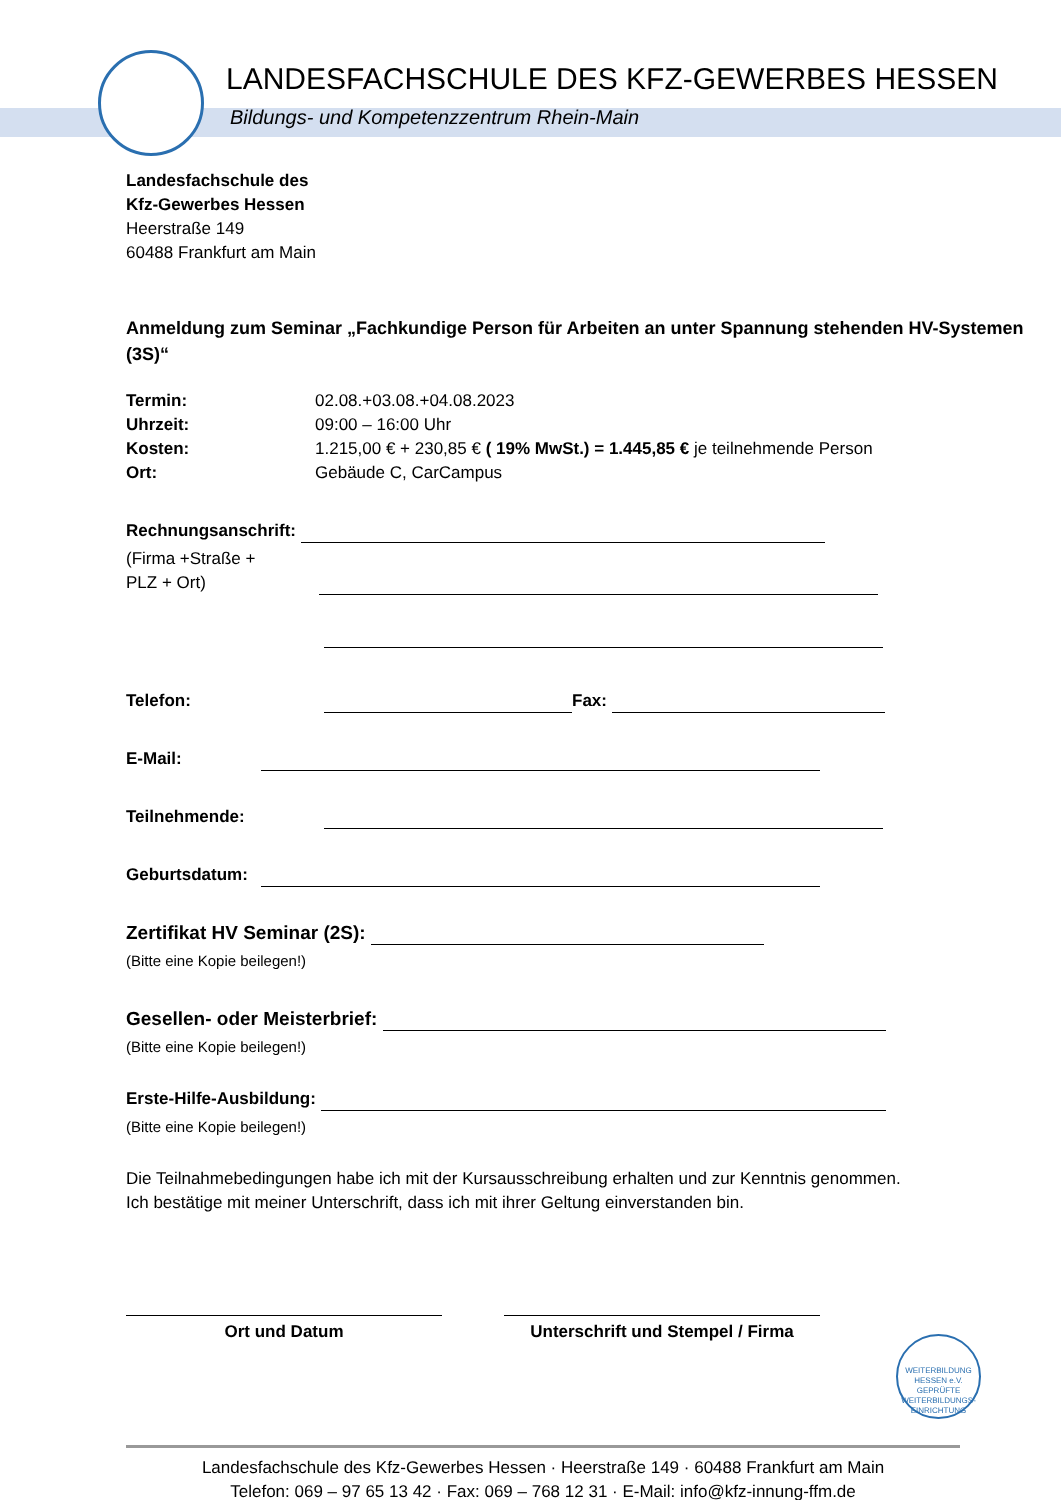LANDESFACHSCHULE DES KFZ-GEWERBES HESSEN
Bildungs- und Kompetenzzentrum Rhein-Main
Landesfachschule des
Kfz-Gewerbes Hessen
Heerstraße 149
60488 Frankfurt am Main
Anmeldung zum Seminar „Fachkundige Person für Arbeiten an unter Spannung stehenden HV-Systemen (3S)“
Termin: 02.08.+03.08.+04.08.2023 Uhrzeit: 09:00 – 16:00 Uhr Kosten: 1.215,00 € + 230,85 € ( 19% MwSt.) = 1.445,85 € je teilnehmende Person Ort: Gebäude C, CarCampus
Rechnungsanschrift:
(Firma +Straße +
PLZ + Ort)
Telefon: Fax:
E-Mail:
Teilnehmende:
Geburtsdatum:
Zertifikat HV Seminar (2S):
(Bitte eine Kopie beilegen!)
Gesellen- oder Meisterbrief:
(Bitte eine Kopie beilegen!)
Erste-Hilfe-Ausbildung:
(Bitte eine Kopie beilegen!)
Die Teilnahmebedingungen habe ich mit der Kursausschreibung erhalten und zur Kenntnis genommen.
Ich bestätige mit meiner Unterschrift, dass ich mit ihrer Geltung einverstanden bin.
Ort und Datum Unterschrift und Stempel / Firma
WEITERBILDUNG HESSEN e.V.
GEPRÜFTE WEITERBILDUNGS-EINRICHTUNG
Landesfachschule des Kfz-Gewerbes Hessen · Heerstraße 149 · 60488 Frankfurt am Main
Telefon: 069 – 97 65 13 42 · Fax: 069 – 768 12 31 · E-Mail: info@kfz-innung-ffm.de